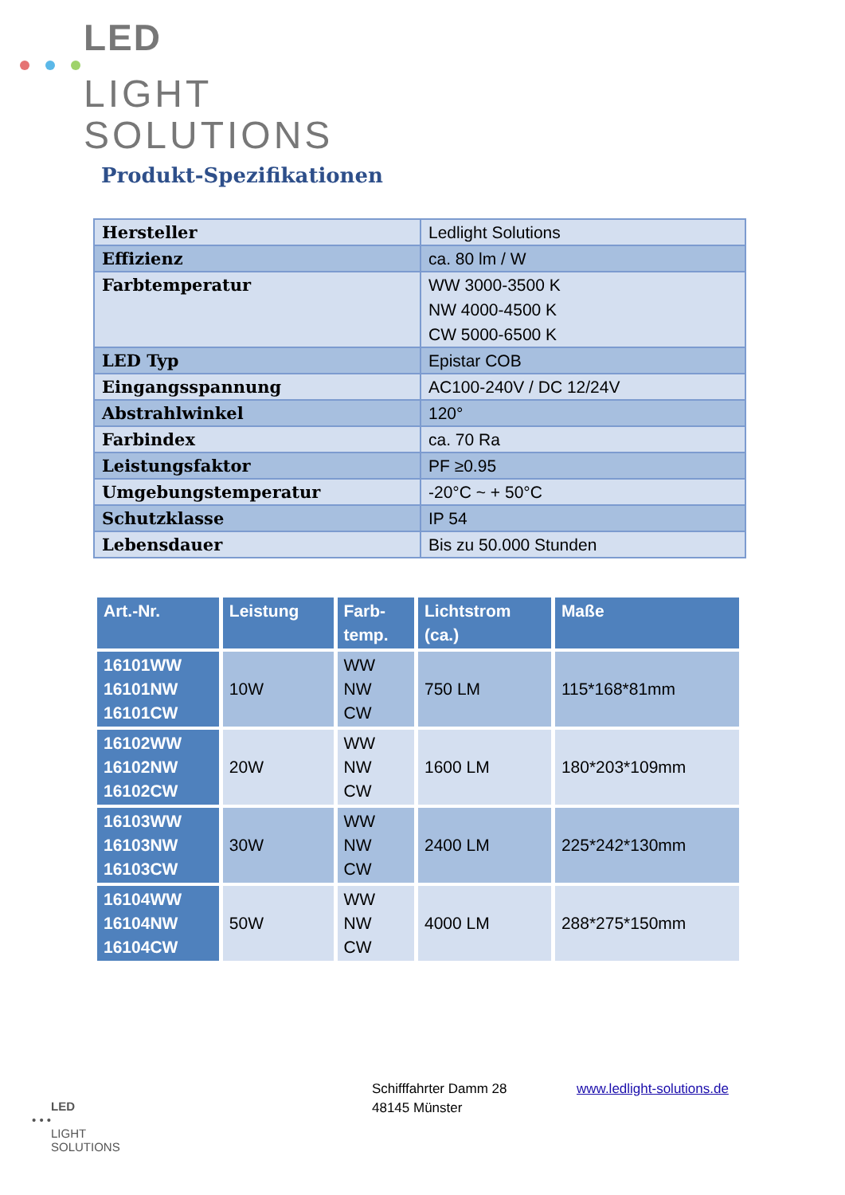LED
LIGHT
SOLUTIONS
Produkt-Spezifikationen
| Hersteller | Ledlight Solutions |
| Effizienz | ca. 80 lm / W |
| Farbtemperatur | WW 3000-3500 K NW 4000-4500 K CW 5000-6500 K |
| LED Typ | Epistar COB |
| Eingangsspannung | AC100-240V / DC 12/24V |
| Abstrahlwinkel | 120° |
| Farbindex | ca. 70 Ra |
| Leistungsfaktor | PF ≥0.95 |
| Umgebungstemperatur | -20°C ~ + 50°C |
| Schutzklasse | IP 54 |
| Lebensdauer | Bis zu 50.000 Stunden |
| Art.-Nr. | Leistung | Farb- temp. | Lichtstrom (ca.) | Maße |
| --- | --- | --- | --- | --- |
| 16101WW 16101NW 16101CW | 10W | WW NW CW | 750 LM | 115*168*81mm |
| 16102WW 16102NW 16102CW | 20W | WW NW CW | 1600 LM | 180*203*109mm |
| 16103WW 16103NW 16103CW | 30W | WW NW CW | 2400 LM | 225*242*130mm |
| 16104WW 16104NW 16104CW | 50W | WW NW CW | 4000 LM | 288*275*150mm |
LED
• • •
LIGHT
SOLUTIONS
Schifffahrter Damm 28
48145 Münster
www.ledlight-solutions.de